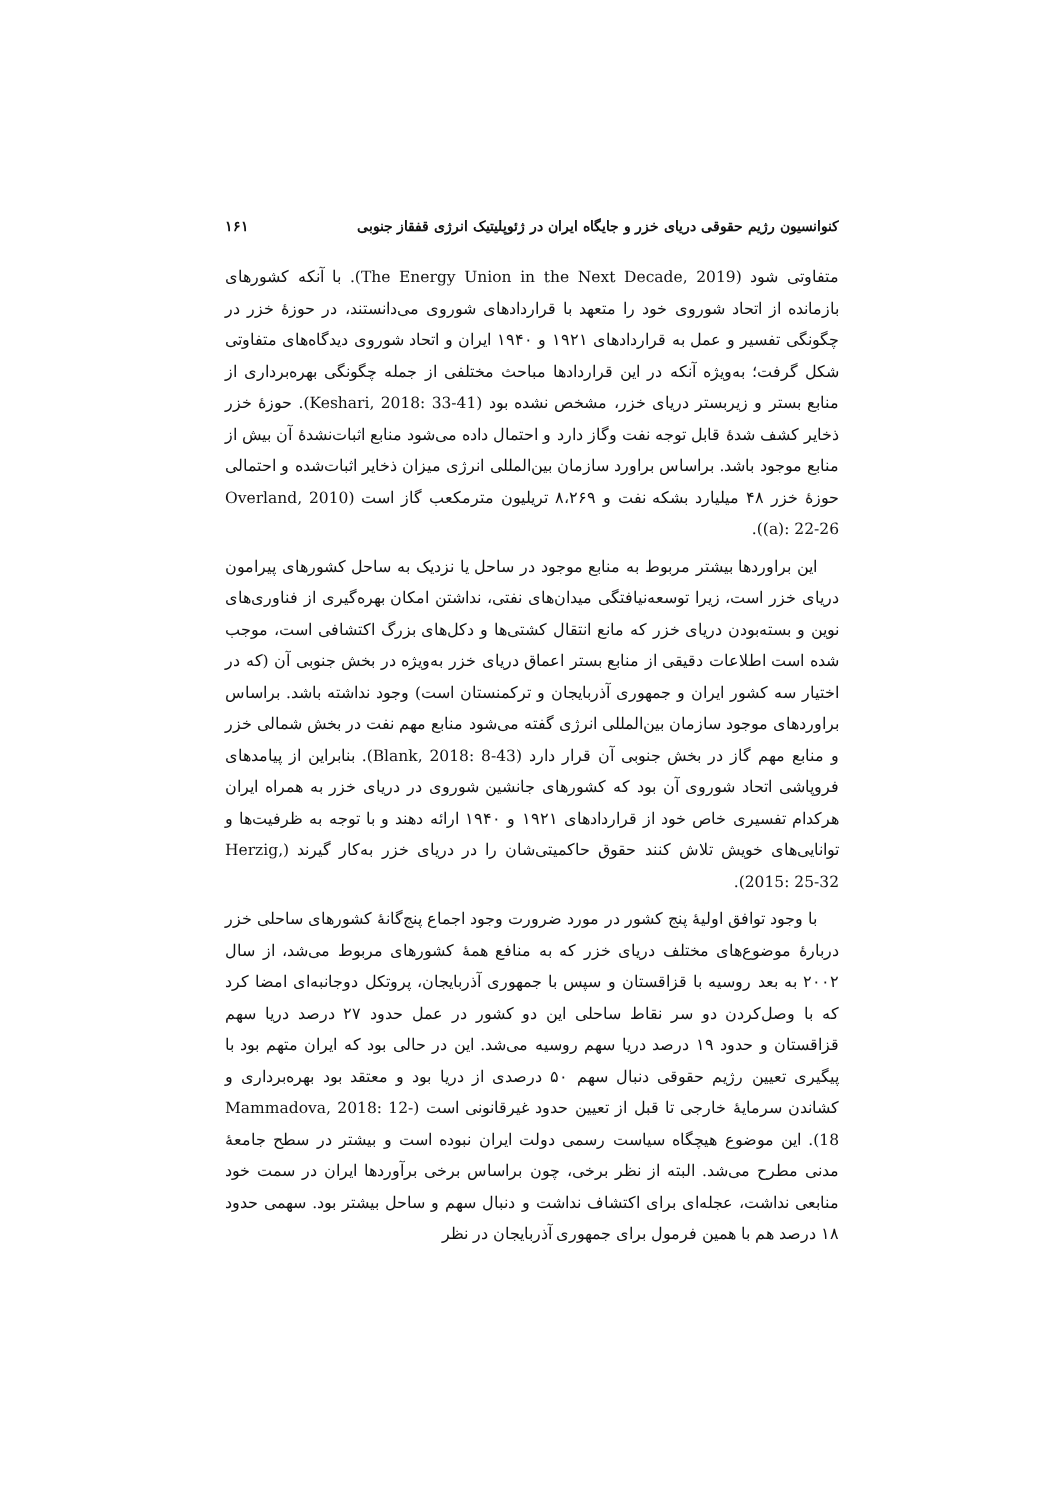کنوانسیون رژیم حقوقی دریای خزر و جایگاه ایران در ژئوپلیتیک انرژی قفقاز جنوبی ۱۶۱
متفاوتی شود (The Energy Union in the Next Decade, 2019). با آنکه کشورهای بازمانده از اتحاد شوروی خود را متعهد با قراردادهای شوروی می‌دانستند، در حوزهٔ خزر در چگونگی تفسیر و عمل به قراردادهای ۱۹۲۱ و ۱۹۴۰ ایران و اتحاد شوروی دیدگاه‌های متفاوتی شکل گرفت؛ به‌ویژه آنکه در این قراردادها مباحث مختلفی از جمله چگونگی بهره‌برداری از منابع بستر و زیربستر دریای خزر، مشخص نشده بود (Keshari, 2018: 33-41). حوزهٔ خزر ذخایر کشف شدهٔ قابل توجه نفت وگاز دارد و احتمال داده می‌شود منابع اثبات‌نشدهٔ آن بیش از منابع موجود باشد. براساس براورد سازمان بین‌المللی انرژی میزان ذخایر اثبات‌شده و احتمالی حوزهٔ خزر ۴۸ میلیارد بشکه نفت و ۸،۲۶۹ تریلیون مترمکعب گاز است (Overland, 2010 (a): 22-26).
این براوردها بیشتر مربوط به منابع موجود در ساحل یا نزدیک به ساحل کشورهای پیرامون دریای خزر است، زیرا توسعه‌نیافتگی میدان‌های نفتی، نداشتن امکان بهره‌گیری از فناوری‌های نوین و بسته‌بودن دریای خزر که مانع انتقال کشتی‌ها و دکل‌های بزرگ اکتشافی است، موجب شده است اطلاعات دقیقی از منابع بستر اعماق دریای خزر به‌ویژه در بخش جنوبی آن (که در اختیار سه کشور ایران و جمهوری آذربایجان و ترکمنستان است) وجود نداشته باشد. براساس براوردهای موجود سازمان بین‌المللی انرژی گفته می‌شود منابع مهم نفت در بخش شمالی خزر و منابع مهم گاز در بخش جنوبی آن قرار دارد (Blank, 2018: 8-43). بنابراین از پیامدهای فروپاشی اتحاد شوروی آن بود که کشورهای جانشین شوروی در دریای خزر به همراه ایران هرکدام تفسیری خاص خود از قراردادهای ۱۹۲۱ و ۱۹۴۰ ارائه دهند و با توجه به ظرفیت‌ها و توانایی‌های خویش تلاش کنند حقوق حاکمیتی‌شان را در دریای خزر به‌کار گیرند (Herzig, 2015: 25-32).
با وجود توافق اولیهٔ پنج کشور در مورد ضرورت وجود اجماع پنج‌گانهٔ کشورهای ساحلی خزر دربارهٔ موضوع‌های مختلف دریای خزر که به منافع همهٔ کشورهای مربوط می‌شد، از سال ۲۰۰۲ به بعد روسیه با قزاقستان و سپس با جمهوری آذربایجان، پروتکل دوجانبه‌ای امضا کرد که با وصل‌کردن دو سر نقاط ساحلی این دو کشور در عمل حدود ۲۷ درصد دریا سهم قزاقستان و حدود ۱۹ درصد دریا سهم روسیه می‌شد. این در حالی بود که ایران متهم بود با پیگیری تعیین رژیم حقوقی دنبال سهم ۵۰ درصدی از دریا بود و معتقد بود بهره‌برداری و کشاندن سرمایهٔ خارجی تا قبل از تعیین حدود غیرقانونی است (Mammadova, 2018: 12-18). این موضوع هیچگاه سیاست رسمی دولت ایران نبوده است و بیشتر در سطح جامعهٔ مدنی مطرح می‌شد. البته از نظر برخی، چون براساس برخی برآوردها ایران در سمت خود منابعی نداشت، عجله‌ای برای اکتشاف نداشت و دنبال سهم و ساحل بیشتر بود. سهمی حدود ۱۸ درصد هم با همین فرمول برای جمهوری آذربایجان در نظر